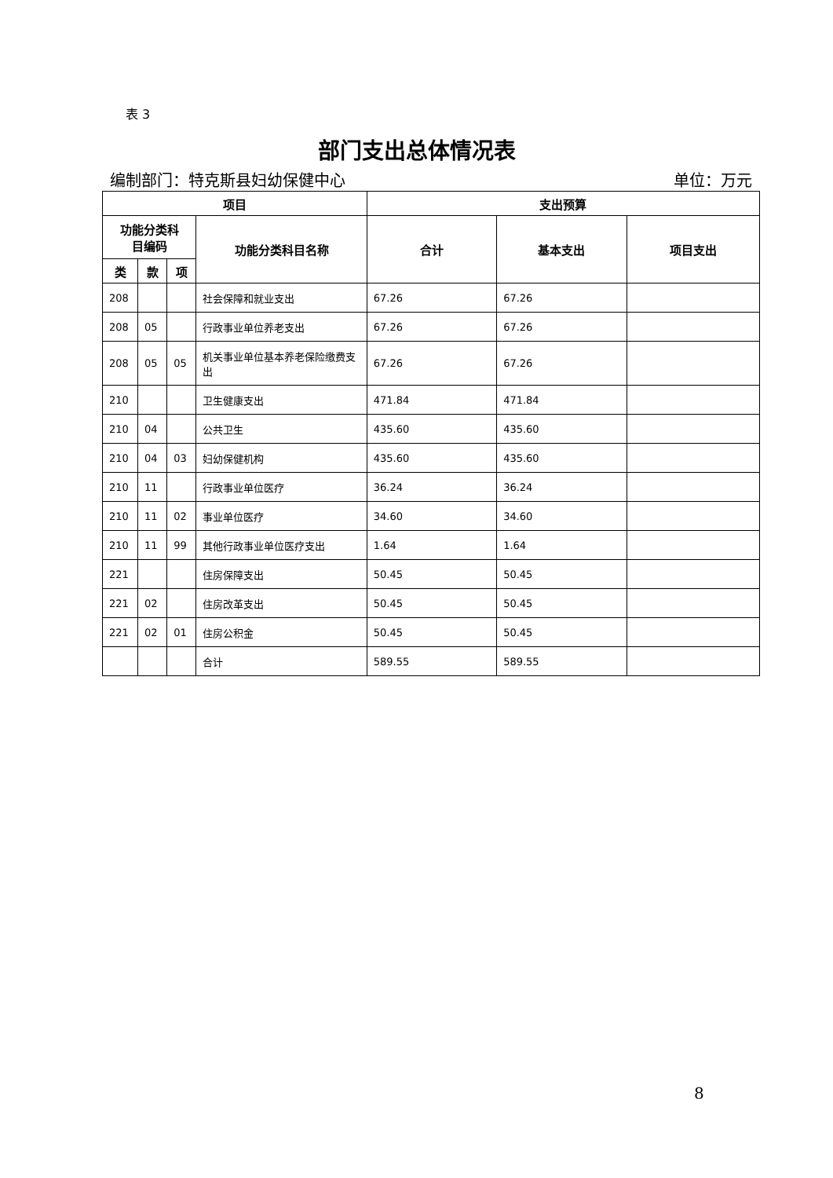表 3
部门支出总体情况表
编制部门：特克斯县妇幼保健中心 单位：万元
| 项目 | | | | 支出预算 | | |
| --- | --- | --- | --- | --- | --- | --- |
| 功能分类科 目编码 | | | 功能分类科目名称 | 合计 | 基本支出 | 项目支出 |
| 类 | 款 | 项 | | | | |
| 208 | | | 社会保障和就业支出 | 67.26 | 67.26 | |
| 208 | 05 | | 行政事业单位养老支出 | 67.26 | 67.26 | |
| 208 | 05 | 05 | 机关事业单位基本养老保险缴费支出 | 67.26 | 67.26 | |
| 210 | | | 卫生健康支出 | 471.84 | 471.84 | |
| 210 | 04 | | 公共卫生 | 435.60 | 435.60 | |
| 210 | 04 | 03 | 妇幼保健机构 | 435.60 | 435.60 | |
| 210 | 11 | | 行政事业单位医疗 | 36.24 | 36.24 | |
| 210 | 11 | 02 | 事业单位医疗 | 34.60 | 34.60 | |
| 210 | 11 | 99 | 其他行政事业单位医疗支出 | 1.64 | 1.64 | |
| 221 | | | 住房保障支出 | 50.45 | 50.45 | |
| 221 | 02 | | 住房改革支出 | 50.45 | 50.45 | |
| 221 | 02 | 01 | 住房公积金 | 50.45 | 50.45 | |
| | | | 合计 | 589.55 | 589.55 | |
8